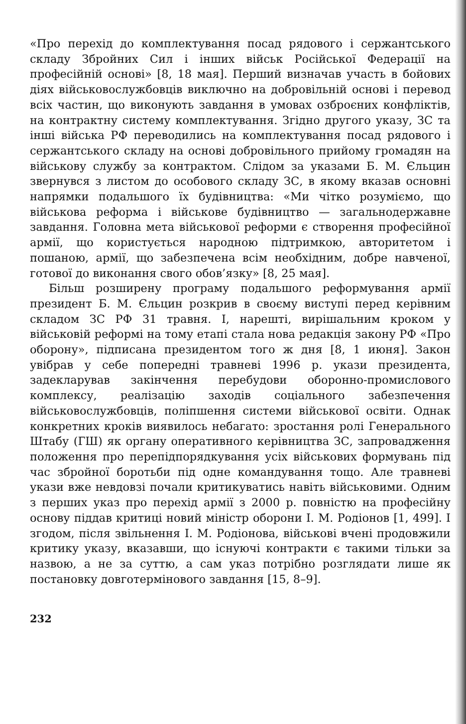«Про перехід до комплектування посад рядового і сержантського складу Збройних Сил і інших військ Російської Федерації на професійній основі» [8, 18 мая]. Перший визначав участь в бойових діях військовослужбовців виключно на добровільній основі і перевод всіх частин, що виконують завдання в умовах озброєних конфліктів, на контрактну систему комплектування. Згідно другого указу, ЗС та інші війська РФ переводились на комплектування посад рядового і сержантського складу на основі добровільного прийому громадян на військову службу за контрактом. Слідом за указами Б. М. Єльцин звернувся з листом до особового складу ЗС, в якому вказав основні напрямки подальшого їх будівництва: «Ми чітко розуміємо, що військова реформа і військове будівництво — загальнодержавне завдання. Головна мета військової реформи є створення професійної армії, що користується народною підтримкою, авторитетом і пошаною, армії, що забезпечена всім необхідним, добре навченої, готової до виконання свого обов’язку» [8, 25 мая].
Більш розширену програму подальшого реформування армії президент Б. М. Єльцин розкрив в своєму виступі перед керівним складом ЗС РФ 31 травня. І, нарешті, вирішальним кроком у військовій реформі на тому етапі стала нова редакція закону РФ «Про оборону», підписана президентом того ж дня [8, 1 июня]. Закон увібрав у себе попередні травневі 1996 р. укази президента, задекларував закінчення перебудови оборонно-промислового комплексу, реалізацію заходів соціального забезпечення військовослужбовців, поліпшення системи військової освіти. Однак конкретних кроків виявилось небагато: зростання ролі Генерального Штабу (ГШ) як органу оперативного керівництва ЗС, запровадження положення про перепідпорядкування усіх військових формувань під час збройної боротьби під одне командування тощо. Але травневі укази вже невдовзі почали критикуватись навіть військовими. Одним з перших указ про перехід армії з 2000 р. повністю на професійну основу піддав критиці новий міністр оборони І. М. Родіонов [1, 499]. І згодом, після звільнення І. М. Родіонова, військові вчені продовжили критику указу, вказавши, що існуючі контракти є такими тільки за назвою, а не за суттю, а сам указ потрібно розглядати лише як постановку довготермінового завдання [15, 8–9].
232